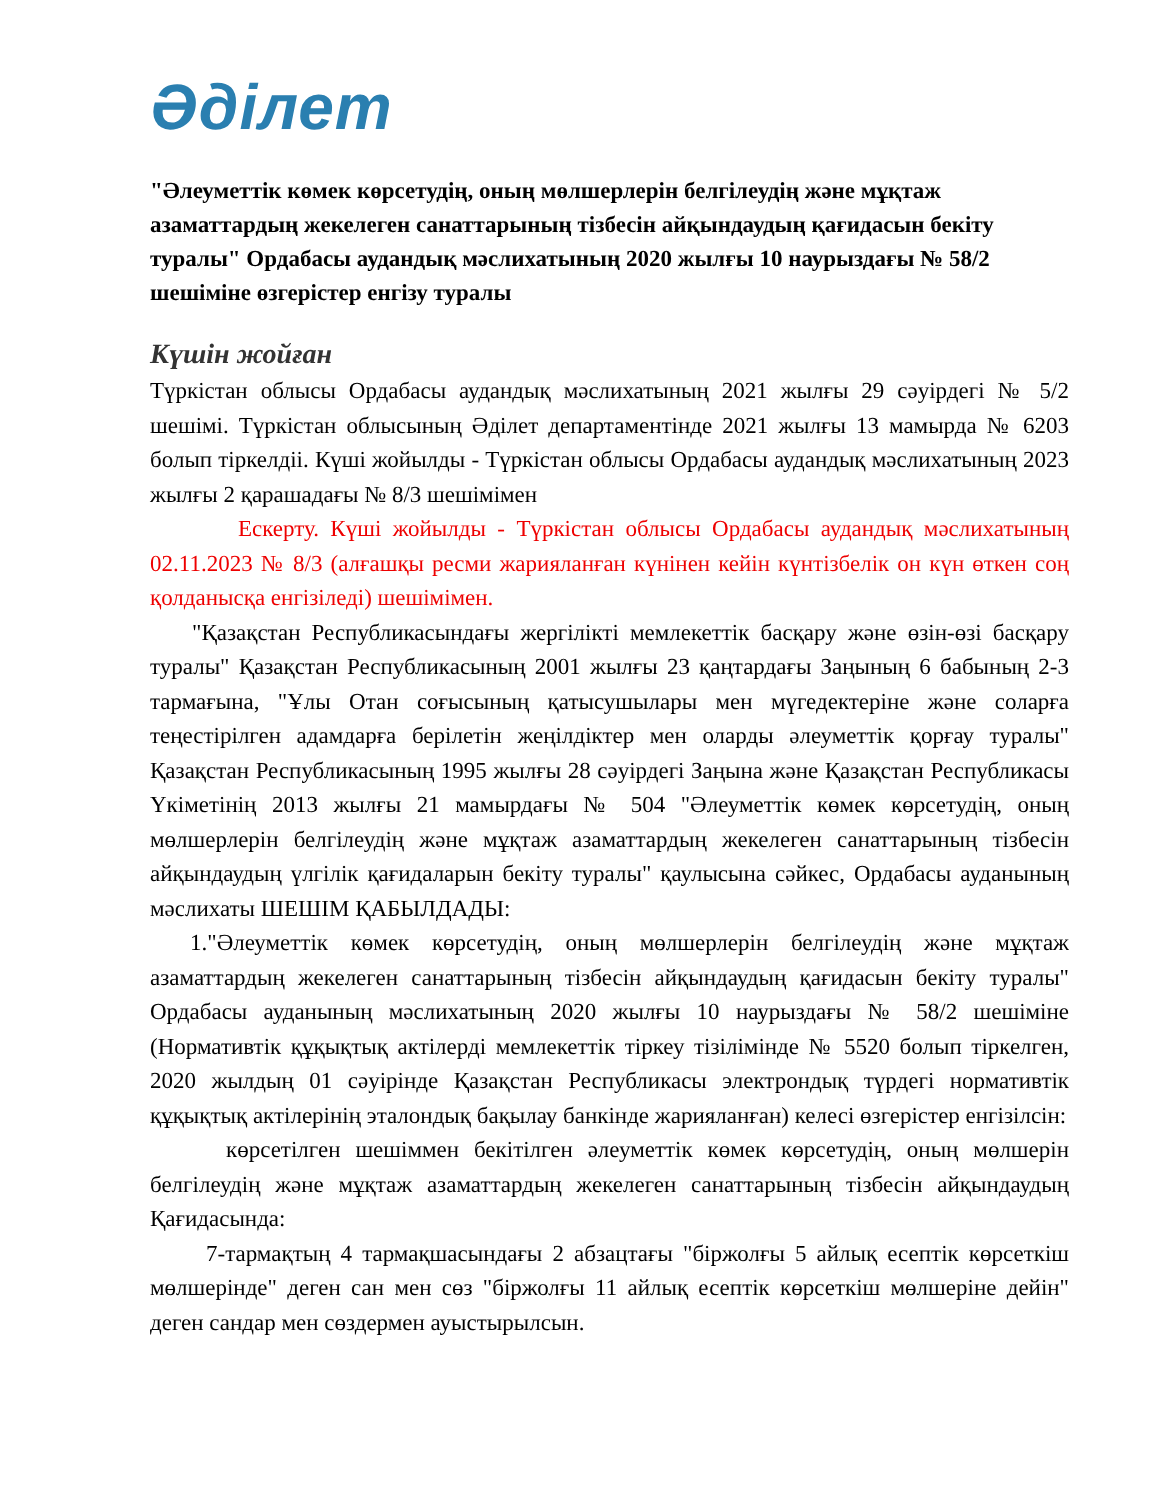Әділет
"Әлеуметтік көмек көрсетудің, оның мөлшерлерін белгілеудің және мұқтаж азаматтардың жекелеген санаттарының тізбесін айқындаудың қағидасын бекіту туралы" Ордабасы аудандық мәслихатының 2020 жылғы 10 наурыздағы № 58/2 шешіміне өзгерістер енгізу туралы
Күшін жойған
Түркістан облысы Ордабасы аудандық мәслихатының 2021 жылғы 29 сәуірдегі № 5/2 шешімі. Түркістан облысының Әділет департаментінде 2021 жылғы 13 мамырда № 6203 болып тіркелдіі. Күші жойылды - Түркістан облысы Ордабасы аудандық мәслихатының 2023 жылғы 2 қарашадағы № 8/3 шешімімен
Ескерту. Күші жойылды - Түркістан облысы Ордабасы аудандық мәслихатының 02.11.2023 № 8/3 (алғашқы ресми жарияланған күнінен кейін күнтізбелік он күн өткен соң қолданысқа енгізіледі) шешімімен.
"Қазақстан Республикасындағы жергілікті мемлекеттік басқару және өзін-өзі басқару туралы" Қазақстан Республикасының 2001 жылғы 23 қаңтардағы Заңының 6 бабының 2-3 тармағына, "Ұлы Отан соғысының қатысушылары мен мүгедектеріне және соларға теңестірілген адамдарға берілетін жеңілдіктер мен оларды әлеуметтік қорғау туралы" Қазақстан Республикасының 1995 жылғы 28 сәуірдегі Заңына және Қазақстан Республикасы Үкіметінің 2013 жылғы 21 мамырдағы № 504 "Әлеуметтік көмек көрсетудің, оның мөлшерлерін белгілеудің және мұқтаж азаматтардың жекелеген санаттарының тізбесін айқындаудың үлгілік қағидаларын бекіту туралы" қаулысына сәйкес, Ордабасы ауданының мәслихаты ШЕШІМ ҚАБЫЛДАДЫ:
1."Әлеуметтік көмек көрсетудің, оның мөлшерлерін белгілеудің және мұқтаж азаматтардың жекелеген санаттарының тізбесін айқындаудың қағидасын бекіту туралы" Ордабасы ауданының мәслихатының 2020 жылғы 10 наурыздағы № 58/2 шешіміне (Нормативтік құқықтық актілерді мемлекеттік тіркеу тізілімінде № 5520 болып тіркелген, 2020 жылдың 01 сәуірінде Қазақстан Республикасы электрондық түрдегі нормативтік құқықтық актілерінің эталондық бақылау банкінде жарияланған) келесі өзгерістер енгізілсін:
көрсетілген шешіммен бекітілген әлеуметтік көмек көрсетудің, оның мөлшерін белгілеудің және мұқтаж азаматтардың жекелеген санаттарының тізбесін айқындаудың Қағидасында:
7-тармақтың 4 тармақшасындағы 2 абзацтағы "біржолғы 5 айлық есептік көрсеткіш мөлшерінде" деген сан мен сөз "біржолғы 11 айлық есептік көрсеткіш мөлшеріне дейін" деген сандар мен сөздермен ауыстырылсын.